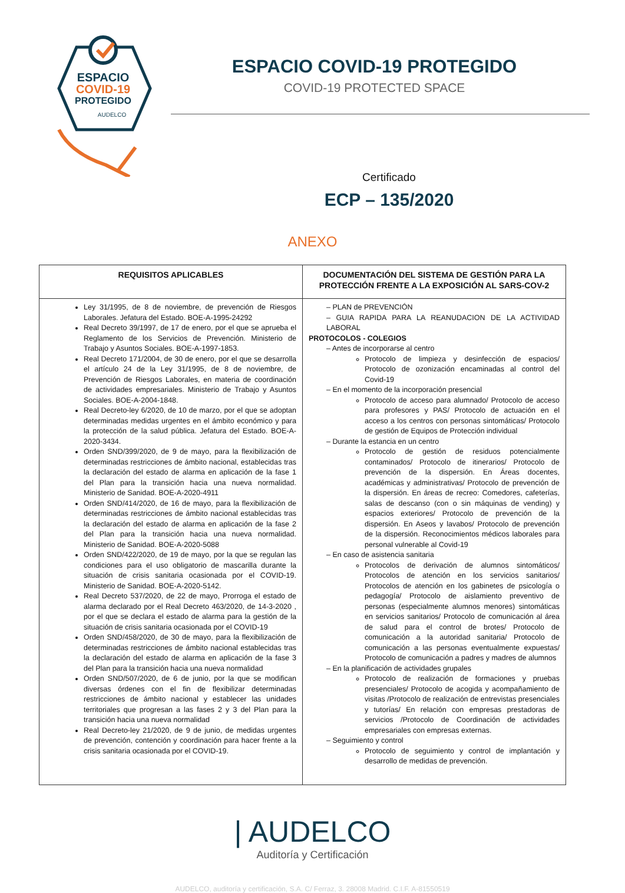ESPACIO
COVID-19
PROTEGIDO
AUDELCO
ESPACIO COVID-19 PROTEGIDO
COVID-19 PROTECTED SPACE
Certificado
ECP – 135/2020
ANEXO
| REQUISITOS APLICABLES | DOCUMENTACIÓN DEL SISTEMA DE GESTIÓN PARA LA PROTECCIÓN FRENTE A LA EXPOSICIÓN AL SARS-COV-2 |
| --- | --- |
| Ley 31/1995, de 8 de noviembre, de prevención de Riesgos Laborales. Jefatura del Estado. BOE-A-1995-24292 Real Decreto 39/1997, de 17 de enero, por el que se aprueba el Reglamento de los Servicios de Prevención. Ministerio de Trabajo y Asuntos Sociales. BOE-A-1997-1853. Real Decreto 171/2004, de 30 de enero, por el que se desarrolla el artículo 24 de la Ley 31/1995, de 8 de noviembre, de Prevención de Riesgos Laborales, en materia de coordinación de actividades empresariales. Ministerio de Trabajo y Asuntos Sociales. BOE-A-2004-1848. Real Decreto-ley 6/2020, de 10 de marzo, por el que se adoptan determinadas medidas urgentes en el ámbito económico y para la protección de la salud pública. Jefatura del Estado. BOE-A-2020-3434. Orden SND/399/2020, de 9 de mayo, para la flexibilización de determinadas restricciones de ámbito nacional, establecidas tras la declaración del estado de alarma en aplicación de la fase 1 del Plan para la transición hacia una nueva normalidad. Ministerio de Sanidad. BOE-A-2020-4911 Orden SND/414/2020, de 16 de mayo, para la flexibilización de determinadas restricciones de ámbito nacional establecidas tras la declaración del estado de alarma en aplicación de la fase 2 del Plan para la transición hacia una nueva normalidad. Ministerio de Sanidad. BOE-A-2020-5088 Orden SND/422/2020, de 19 de mayo, por la que se regulan las condiciones para el uso obligatorio de mascarilla durante la situación de crisis sanitaria ocasionada por el COVID-19. Ministerio de Sanidad. BOE-A-2020-5142. Real Decreto 537/2020, de 22 de mayo, Prorroga el estado de alarma declarado por el Real Decreto 463/2020, de 14-3-2020 , por el que se declara el estado de alarma para la gestión de la situación de crisis sanitaria ocasionada por el COVID-19 Orden SND/458/2020, de 30 de mayo, para la flexibilización de determinadas restricciones de ámbito nacional establecidas tras la declaración del estado de alarma en aplicación de la fase 3 del Plan para la transición hacia una nueva normalidad Orden SND/507/2020, de 6 de junio, por la que se modifican diversas órdenes con el fin de flexibilizar determinadas restricciones de ámbito nacional y establecer las unidades territoriales que progresan a las fases 2 y 3 del Plan para la transición hacia una nueva normalidad Real Decreto-ley 21/2020, de 9 de junio, de medidas urgentes de prevención, contención y coordinación para hacer frente a la crisis sanitaria ocasionada por el COVID-19. | – PLAN de PREVENCIÓN – GUIA RAPIDA PARA LA REANUDACION DE LA ACTIVIDAD LABORAL PROTOCOLOS - COLEGIOS – Antes de incorporarse al centro Protocolo de limpieza y desinfección de espacios/ Protocolo de ozonización encaminadas al control del Covid-19 – En el momento de la incorporación presencial Protocolo de acceso para alumnado/ Protocolo de acceso para profesores y PAS/ Protocolo de actuación en el acceso a los centros con personas sintomáticas/ Protocolo de gestión de Equipos de Protección individual – Durante la estancia en un centro Protocolo de gestión de residuos potencialmente contaminados/ Protocolo de itinerarios/ Protocolo de prevención de la dispersión. En Áreas docentes, académicas y administrativas/ Protocolo de prevención de la dispersión. En áreas de recreo: Comedores, cafeterías, salas de descanso (con o sin máquinas de vending) y espacios exteriores/ Protocolo de prevención de la dispersión. En Aseos y lavabos/ Protocolo de prevención de la dispersión. Reconocimientos médicos laborales para personal vulnerable al Covid-19 – En caso de asistencia sanitaria Protocolos de derivación de alumnos sintomáticos/ Protocolos de atención en los servicios sanitarios/ Protocolos de atención en los gabinetes de psicología o pedagogía/ Protocolo de aislamiento preventivo de personas (especialmente alumnos menores) sintomáticas en servicios sanitarios/ Protocolo de comunicación al área de salud para el control de brotes/ Protocolo de comunicación a la autoridad sanitaria/ Protocolo de comunicación a las personas eventualmente expuestas/ Protocolo de comunicación a padres y madres de alumnos – En la planificación de actividades grupales Protocolo de realización de formaciones y pruebas presenciales/ Protocolo de acogida y acompañamiento de visitas /Protocolo de realización de entrevistas presenciales y tutorías/ En relación con empresas prestadoras de servicios /Protocolo de Coordinación de actividades empresariales con empresas externas. – Seguimiento y control Protocolo de seguimiento y control de implantación y desarrollo de medidas de prevención. |
| AUDELCO
Auditoría y Certificación
AUDELCO, auditoría y certificación, S.A. C/ Ferraz, 3. 28008 Madrid. C.I.F. A-81550519